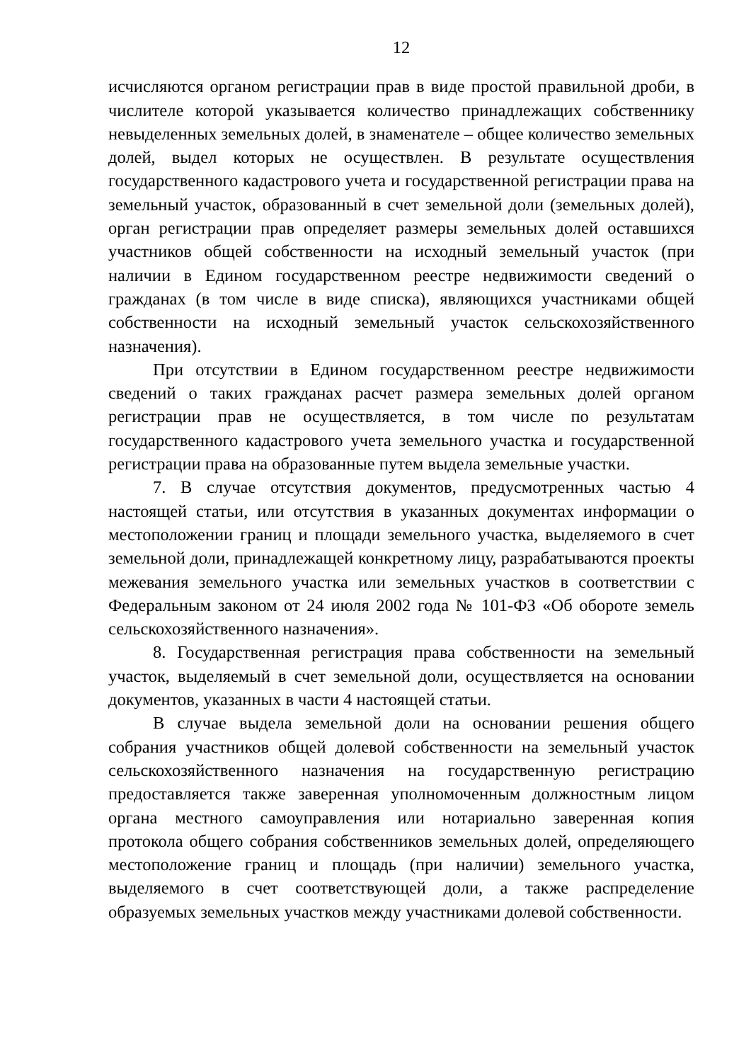12
исчисляются органом регистрации прав в виде простой правильной дроби, в числителе которой указывается количество принадлежащих собственнику невыделенных земельных долей, в знаменателе – общее количество земельных долей, выдел которых не осуществлен. В результате осуществления государственного кадастрового учета и государственной регистрации права на земельный участок, образованный в счет земельной доли (земельных долей), орган регистрации прав определяет размеры земельных долей оставшихся участников общей собственности на исходный земельный участок (при наличии в Едином государственном реестре недвижимости сведений о гражданах (в том числе в виде списка), являющихся участниками общей собственности на исходный земельный участок сельскохозяйственного назначения).
При отсутствии в Едином государственном реестре недвижимости сведений о таких гражданах расчет размера земельных долей органом регистрации прав не осуществляется, в том числе по результатам государственного кадастрового учета земельного участка и государственной регистрации права на образованные путем выдела земельные участки.
7. В случае отсутствия документов, предусмотренных частью 4 настоящей статьи, или отсутствия в указанных документах информации о местоположении границ и площади земельного участка, выделяемого в счет земельной доли, принадлежащей конкретному лицу, разрабатываются проекты межевания земельного участка или земельных участков в соответствии с Федеральным законом от 24 июля 2002 года № 101-ФЗ «Об обороте земель сельскохозяйственного назначения».
8. Государственная регистрация права собственности на земельный участок, выделяемый в счет земельной доли, осуществляется на основании документов, указанных в части 4 настоящей статьи.
В случае выдела земельной доли на основании решения общего собрания участников общей долевой собственности на земельный участок сельскохозяйственного назначения на государственную регистрацию предоставляется также заверенная уполномоченным должностным лицом органа местного самоуправления или нотариально заверенная копия протокола общего собрания собственников земельных долей, определяющего местоположение границ и площадь (при наличии) земельного участка, выделяемого в счет соответствующей доли, а также распределение образуемых земельных участков между участниками долевой собственности.